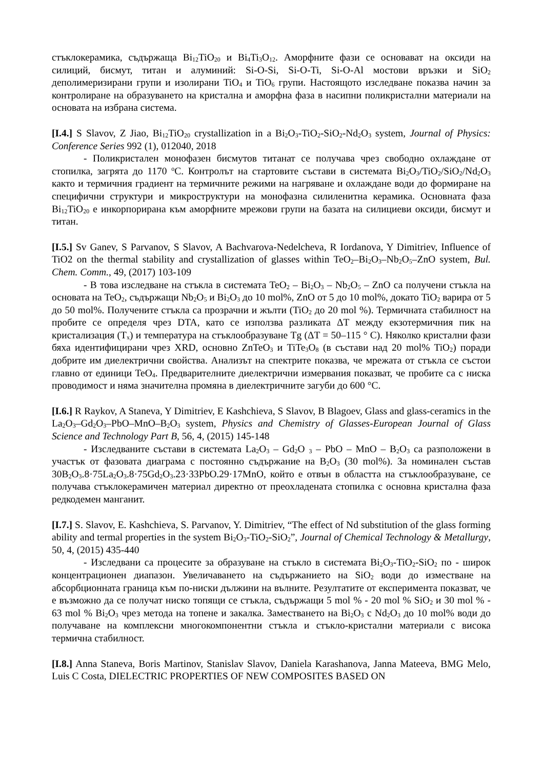стъклокерамика, съдържаща Bi<sub>12</sub>TiO<sub>20</sub> и Bi<sub>4</sub>Ti<sub>3</sub>O<sub>12</sub>. Аморфните фази се основават на оксиди на силиций, бисмут, титан и алуминий: Si-O-Si, Si-O-Ti, Si-O-Al мостови връзки и SiO<sub>2</sub> деполимеризирани групи и изолирани TiO<sub>4</sub> и TiO<sub>6</sub> групи. Настоящото изследване показва начин за контролиране на образуването на кристална и аморфна фаза в насипни поликристални материали на основата на избрана система.
[I.4.] S Slavov, Z Jiao, Bi<sub>12</sub>TiO<sub>20</sub> crystallization in a Bi<sub>2</sub>O<sub>3</sub>-TiO<sub>2</sub>-SiO<sub>2</sub>-Nd<sub>2</sub>O<sub>3</sub> system, Journal of Physics: Conference Series 992 (1), 012040, 2018
- Поликристален монофазен бисмутов титанат се получава чрез свободно охлаждане от стопилка, загрята до 1170 <sup>o</sup>C. Контролът на стартовите състави в системата Bi<sub>2</sub>O<sub>3</sub>/TiO<sub>2</sub>/SiO<sub>2</sub>/Nd<sub>2</sub>O<sub>3</sub> както и термичния градиент на термичните режими на нагряване и охлаждане води до формиране на специфични структури и микроструктури на монофазна силиленитна керамика. Основната фаза Bi<sub>12</sub>TiO<sub>20</sub> е инкорпорирана към аморфните мрежови групи на базата на силициеви оксиди, бисмут и титан.
[I.5.] Sv Ganev, S Parvanov, S Slavov, A Bachvarova-Nedelcheva, R Iordanova, Y Dimitriev, Influence of TiO2 on the thermal stability and crystallization of glasses within TeO<sub>2</sub>–Bi<sub>2</sub>O<sub>3</sub>–Nb<sub>2</sub>O<sub>5</sub>–ZnO system, Bul. Chem. Comm., 49, (2017) 103-109
- В това изследване на стъкла в системата TeO<sub>2</sub> – Bi<sub>2</sub>O<sub>3</sub> – Nb<sub>2</sub>O<sub>5</sub> – ZnO са получени стъкла на основата на TeO<sub>2</sub>, съдържащи Nb<sub>2</sub>O<sub>5</sub> и Bi<sub>2</sub>O<sub>3</sub> до 10 mol%, ZnO от 5 до 10 mol%, докато TiO<sub>2</sub> варира от 5 до 50 mol%. Получените стъкла са прозрачни и жълти (TiO<sub>2</sub> до 20 mol %). Термичната стабилност на пробите се определя чрез DTA, като се използва разликата ΔT между екзотермичния пик на кристализация (T<sub>x</sub>) и температура на стъклообразуване Tg (ΔT = 50–115 ° C). Няколко кристални фази бяха идентифицирани чрез XRD, основно ZnTeO<sub>3</sub> и TiTe<sub>3</sub>O<sub>8</sub> (в състави над 20 mol% TiO<sub>2</sub>) поради добрите им диелектрични свойства. Анализът на спектрите показва, че мрежата от стъкла се състои главно от единици TeO<sub>4</sub>. Предварителните диелектрични измервания показват, че пробите са с ниска проводимост и няма значителна промяна в диелектричните загуби до 600 °C.
[I.6.] R Raykov, A Staneva, Y Dimitriev, E Kashchieva, S Slavov, B Blagoev, Glass and glass-ceramics in the La<sub>2</sub>O<sub>3</sub>–Gd<sub>2</sub>O<sub>3</sub>–PbO–MnO–B<sub>2</sub>O<sub>3</sub> system, Physics and Chemistry of Glasses-European Journal of Glass Science and Technology Part B, 56, 4, (2015) 145-148
- Изследваните състави в системата La<sub>2</sub>O<sub>3</sub> – Gd<sub>2</sub>O <sub>3</sub> – PbO – MnO – B<sub>2</sub>O<sub>3</sub> са разположени в участък от фазовата диаграма с постоянно съдържание на B<sub>2</sub>O<sub>3</sub> (30 mol%). За номинален състав 30B<sub>2</sub>O<sub>3</sub>.8·75La<sub>2</sub>O<sub>3</sub>.8·75Gd<sub>2</sub>O<sub>3</sub>.23·33PbO.29·17MnO, който е отвън в областта на стъклообразуване, се получава стъклокерамичен материал директно от преохладената стопилка с основна кристална фаза редкодемен манганит.
[I.7.] S. Slavov, E. Kashchieva, S. Parvanov, Y. Dimitriev, “The effect of Nd substitution of the glass forming ability and termal properties in the system Bi<sub>2</sub>O<sub>3</sub>-TiO<sub>2</sub>-SiO<sub>2</sub>”, Journal of Chemical Technology & Metallurgy, 50, 4, (2015) 435-440
- Изследвани са процесите за образуване на стъкло в системата Bi<sub>2</sub>O<sub>3</sub>-TiO<sub>2</sub>-SiO<sub>2</sub> по - широк концентрационен диапазон. Увеличаването на съдържанието на SiO<sub>2</sub> води до изместване на абсорбционната граница към по-ниски дължини на вълните. Резултатите от експеримента показват, че е възможно да се получат ниско топящи се стъкла, съдържащи 5 mol % - 20 mol % SiO<sub>2</sub> и 30 mol % - 63 mol % Bi<sub>2</sub>O<sub>3</sub> чрез метода на топене и закалка. Заместването на Bi<sub>2</sub>O<sub>3</sub> с Nd<sub>2</sub>O<sub>3</sub> до 10 mol% води до получаване на комплексни многокомпонентни стъкла и стъкло-кристални материали с висока термична стабилност.
[I.8.] Anna Staneva, Boris Martinov, Stanislav Slavov, Daniela Karashanova, Janna Mateeva, BMG Melo, Luis C Costa, DIELECTRIC PROPERTIES OF NEW COMPOSITES BASED ON